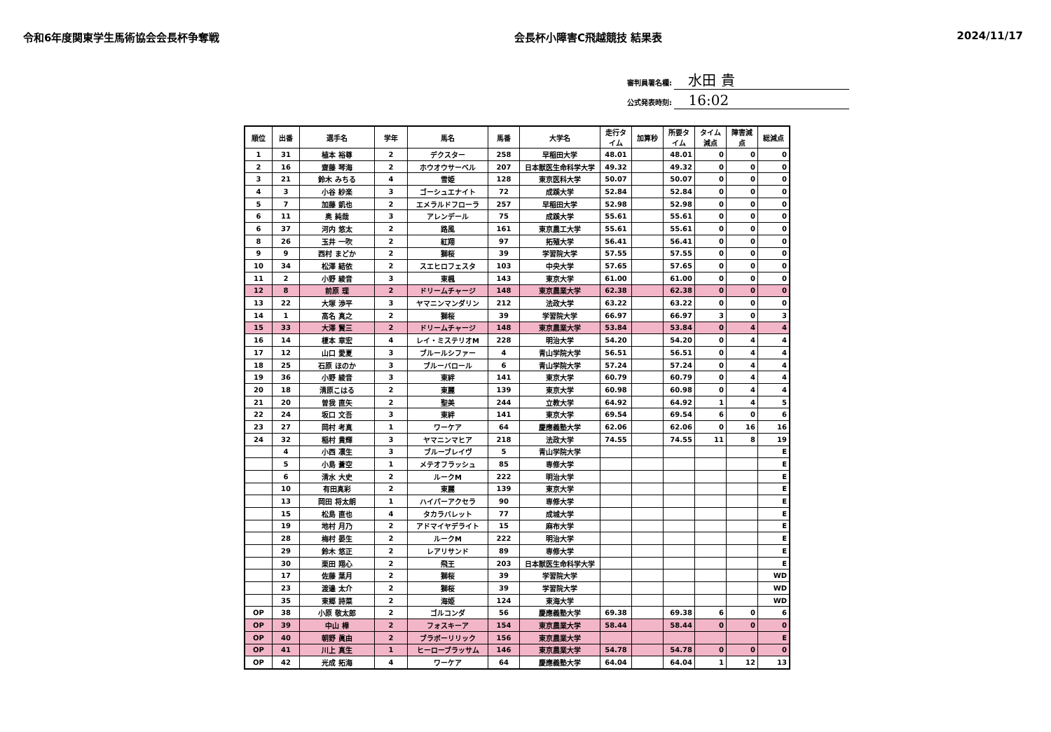令和6年度関東学生馬術協会会長杯争奪戦
会長杯小障害C飛越競技 結果表 2024/11/17
審判員署名欄: 水田 貴
公式発表時刻: 16:02
| 順位 | 出番 | 選手名 | 学年 | 馬名 | 馬番 | 大学名 | 走行タイム | 加算秒 | 所要タイム | タイム減点 | 障害減点 | 総減点 |
| --- | --- | --- | --- | --- | --- | --- | --- | --- | --- | --- | --- | --- |
| 1 | 31 | 植本 裕尊 | 2 | デクスター | 258 | 早稲田大学 | 48.01 | | 48.01 | 0 | 0 | 0 |
| 2 | 16 | 齋藤 琴海 | 2 | ホウオウサーベル | 207 | 日本獣医生命科学大学 | 49.32 | | 49.32 | 0 | 0 | 0 |
| 3 | 21 | 鈴木 みちる | 4 | 雪姫 | 128 | 東京医科大学 | 50.07 | | 50.07 | 0 | 0 | 0 |
| 4 | 3 | 小谷 紗楽 | 3 | ゴーシュエナイト | 72 | 成蹊大学 | 52.84 | | 52.84 | 0 | 0 | 0 |
| 5 | 7 | 加藤 凱也 | 2 | エメラルドフローラ | 257 | 早稲田大学 | 52.98 | | 52.98 | 0 | 0 | 0 |
| 6 | 11 | 奥 純哉 | 3 | アレンデール | 75 | 成蹊大学 | 55.61 | | 55.61 | 0 | 0 | 0 |
| 6 | 37 | 河内 悠太 | 2 | 路風 | 161 | 東京農工大学 | 55.61 | | 55.61 | 0 | 0 | 0 |
| 8 | 26 | 玉井 一吹 | 2 | 紅翔 | 97 | 拓殖大学 | 56.41 | | 56.41 | 0 | 0 | 0 |
| 9 | 9 | 西村 まどか | 2 | 獅桜 | 39 | 学習院大学 | 57.55 | | 57.55 | 0 | 0 | 0 |
| 10 | 34 | 松澤 結依 | 2 | スエヒロフェスタ | 103 | 中央大学 | 57.65 | | 57.65 | 0 | 0 | 0 |
| 11 | 2 | 小野 綾音 | 3 | 東楓 | 143 | 東京大学 | 61.00 | | 61.00 | 0 | 0 | 0 |
| 12 | 8 | 前原 理 | 2 | ドリームチャージ | 148 | 東京農業大学 | 62.38 | | 62.38 | 0 | 0 | 0 |
| 13 | 22 | 大塚 渉平 | 3 | ヤマニンマンダリン | 212 | 法政大学 | 63.22 | | 63.22 | 0 | 0 | 0 |
| 14 | 1 | 高名 真之 | 2 | 獅桜 | 39 | 学習院大学 | 66.97 | | 66.97 | 3 | 0 | 3 |
| 15 | 33 | 大澤 賢三 | 2 | ドリームチャージ | 148 | 東京農業大学 | 53.84 | | 53.84 | 0 | 4 | 4 |
| 16 | 14 | 榎本 章宏 | 4 | レイ・ミステリオM | 228 | 明治大学 | 54.20 | | 54.20 | 0 | 4 | 4 |
| 17 | 12 | 山口 愛夏 | 3 | ブルールシファー | 4 | 青山学院大学 | 56.51 | | 56.51 | 0 | 4 | 4 |
| 18 | 25 | 石原 ほのか | 3 | ブルーバロール | 6 | 青山学院大学 | 57.24 | | 57.24 | 0 | 4 | 4 |
| 19 | 36 | 小野 綾音 | 3 | 東絆 | 141 | 東京大学 | 60.79 | | 60.79 | 0 | 4 | 4 |
| 20 | 18 | 清原こはる | 2 | 東麗 | 139 | 東京大学 | 60.98 | | 60.98 | 0 | 4 | 4 |
| 21 | 20 | 曽我 直矢 | 2 | 聖美 | 244 | 立教大学 | 64.92 | | 64.92 | 1 | 4 | 5 |
| 22 | 24 | 坂口 文吾 | 3 | 東絆 | 141 | 東京大学 | 69.54 | | 69.54 | 6 | 0 | 6 |
| 23 | 27 | 岡村 考真 | 1 | ワーケア | 64 | 慶應義塾大学 | 62.06 | | 62.06 | 0 | 16 | 16 |
| 24 | 32 | 稲村 貴輝 | 3 | ヤマニンマヒア | 218 | 法政大学 | 74.55 | | 74.55 | 11 | 8 | 19 |
| | 4 | 小西 凛生 | 3 | ブルーブレイヴ | 5 | 青山学院大学 | | | | | | E |
| | 5 | 小島 蒼空 | 1 | メテオフラッシュ | 85 | 専修大学 | | | | | | E |
| | 6 | 清水 大史 | 2 | ルークM | 222 | 明治大学 | | | | | | E |
| | 10 | 有田真彩 | 2 | 東麗 | 139 | 東京大学 | | | | | | E |
| | 13 | 岡田 将太朗 | 1 | ハイパーアクセラ | 90 | 専修大学 | | | | | | E |
| | 15 | 松島 直也 | 4 | タカラバレット | 77 | 成城大学 | | | | | | E |
| | 19 | 地村 月乃 | 2 | アドマイヤデライト | 15 | 麻布大学 | | | | | | E |
| | 28 | 梅村 晏生 | 2 | ルークM | 222 | 明治大学 | | | | | | E |
| | 29 | 鈴木 悠正 | 2 | レアリサンド | 89 | 専修大学 | | | | | | E |
| | 30 | 栗田 翔心 | 2 | 飛王 | 203 | 日本獣医生命科学大学 | | | | | | E |
| | 17 | 佐藤 葉月 | 2 | 獅桜 | 39 | 学習院大学 | | | | | | WD |
| | 23 | 渡邉 太介 | 2 | 獅桜 | 39 | 学習院大学 | | | | | | WD |
| | 35 | 東郷 詩菜 | 2 | 海姫 | 124 | 東海大学 | | | | | | WD |
| OP | 38 | 小原 敬太郎 | 2 | ゴルコンダ | 56 | 慶應義塾大学 | 69.38 | | 69.38 | 6 | 0 | 6 |
| OP | 39 | 中山 樺 | 2 | フォスキーア | 154 | 東京農業大学 | 58.44 | | 58.44 | 0 | 0 | 0 |
| OP | 40 | 朝野 眞由 | 2 | ブラボーリリック | 156 | 東京農業大学 | | | | | | E |
| OP | 41 | 川上 真生 | 1 | ヒーローブラッサム | 146 | 東京農業大学 | 54.78 | | 54.78 | 0 | 0 | 0 |
| OP | 42 | 光成 拓海 | 4 | ワーケア | 64 | 慶應義塾大学 | 64.04 | | 64.04 | 1 | 12 | 13 |